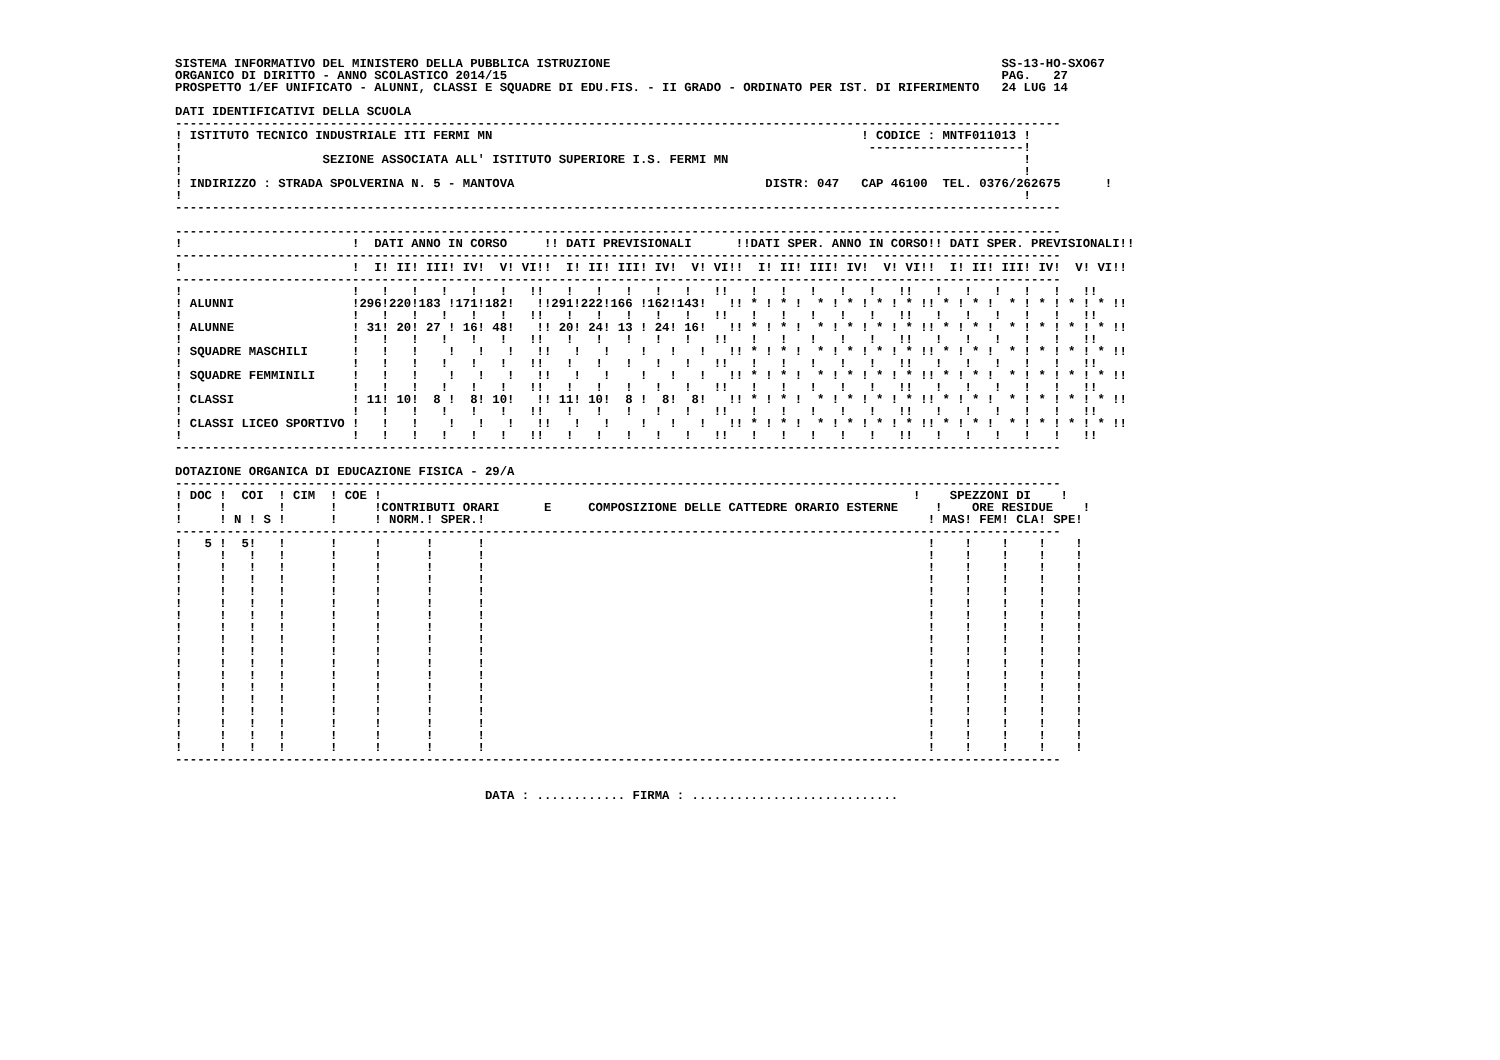SISTEMA INFORMATIVO DEL MINISTERO DELLA PUBBLICA ISTRUZIONE                                                     SS-13-HO-SXO67
ORGANICO DI DIRITTO - ANNO SCOLASTICO 2014/15                                                                   PAG.   27
PROSPETTO 1/EF UNIFICATO - ALUNNI, CLASSI E SQUADRE DI EDU.FIS. - II GRADO - ORDINATO PER IST. DI RIFERIMENTO   24 LUG 14

DATI IDENTIFICATIVI DELLA SCUOLA
------------------------------------------------------------------------------------------------------------------------
! ISTITUTO TECNICO INDUSTRIALE ITI FERMI MN                                                  ! CODICE : MNTF011013 !
!                                                                                             ---------------------!
!                   SEZIONE ASSOCIATA ALL' ISTITUTO SUPERIORE I.S. FERMI MN                                        !
!                                                                                                                  !
! INDIRIZZO : STRADA SPOLVERINA N. 5 - MANTOVA                                  DISTR: 047   CAP 46100  TEL. 0376/262675      !
!                                                                                                                  !
------------------------------------------------------------------------------------------------------------------------

------------------------------------------------------------------------------------------------------------------------
!                       !  DATI ANNO IN CORSO     !! DATI PREVISIONALI      !!DATI SPER. ANNO IN CORSO!! DATI SPER. PREVISIONALI!!
------------------------------------------------------------------------------------------------------------------------
!                       !  I! II! III! IV!  V! VI!!  I! II! III! IV!  V! VI!!  I! II! III! IV!  V! VI!!  I! II! III! IV!  V! VI!!
------------------------------------------------------------------------------------------------------------------------
!                       !   !   !   !   !   !   !!   !   !   !   !   !   !!   !   !   !   !   !   !!   !   !   !   !   !   !!
! ALUNNI                !296!220!183 !171!182!   !!291!222!166 !162!143!   !! * ! * !  * ! * ! * ! * !! * ! * !  * ! * ! * ! * !!
!                       !   !   !   !   !   !   !!   !   !   !   !   !   !!   !   !   !   !   !   !!   !   !   !   !   !   !!
! ALUNNE                ! 31! 20! 27 ! 16! 48!   !! 20! 24! 13 ! 24! 16!   !! * ! * !  * ! * ! * ! * !! * ! * !  * ! * ! * ! * !!
!                       !   !   !   !   !   !   !!   !   !   !   !   !   !!   !   !   !   !   !   !!   !   !   !   !   !   !!
! SQUADRE MASCHILI      !   !   !    !   !   !   !!   !   !    !   !   !   !! * ! * !  * ! * ! * ! * !! * ! * !  * ! * ! * ! * !!
!                       !   !   !   !   !   !   !!   !   !   !   !   !   !!   !   !   !   !   !   !!   !   !   !   !   !   !!
! SQUADRE FEMMINILI     !   !   !    !   !   !   !!   !   !    !   !   !   !! * ! * !  * ! * ! * ! * !! * ! * !  * ! * ! * ! * !!
!                       !   !   !   !   !   !   !!   !   !   !   !   !   !!   !   !   !   !   !   !!   !   !   !   !   !   !!
! CLASSI                ! 11! 10!  8 !  8! 10!   !! 11! 10!  8 !  8!  8!   !! * ! * !  * ! * ! * ! * !! * ! * !  * ! * ! * ! * !!
!                       !   !   !   !   !   !   !!   !   !   !   !   !   !!   !   !   !   !   !   !!   !   !   !   !   !   !!
! CLASSI LICEO SPORTIVO !   !   !    !   !   !   !!   !   !    !   !   !   !! * ! * !  * ! * ! * ! * !! * ! * !  * ! * ! * ! * !!
!                       !   !   !   !   !   !   !!   !   !   !   !   !   !!   !   !   !   !   !   !!   !   !   !   !   !   !!
------------------------------------------------------------------------------------------------------------------------

DOTAZIONE ORGANICA DI EDUCAZIONE FISICA - 29/A
------------------------------------------------------------------------------------------------------------------------
! DOC !  COI  ! CIM  ! COE !                                                                        !    SPEZZONI DI    !
!     !       !      !     !CONTRIBUTI ORARI      E     COMPOSIZIONE DELLE CATTEDRE ORARIO ESTERNE     !    ORE RESIDUE    !
!     ! N ! S !      !     ! NORM.! SPER.!                                                            ! MAS! FEM! CLA! SPE!
------------------------------------------------------------------------------------------------------------------------
!   5 !  5!   !      !     !      !      !                                                            !    !    !    !    !
!     !   !   !      !     !      !      !                                                            !    !    !    !    !
!     !   !   !      !     !      !      !                                                            !    !    !    !    !
!     !   !   !      !     !      !      !                                                            !    !    !    !    !
!     !   !   !      !     !      !      !                                                            !    !    !    !    !
!     !   !   !      !     !      !      !                                                            !    !    !    !    !
!     !   !   !      !     !      !      !                                                            !    !    !    !    !
!     !   !   !      !     !      !      !                                                            !    !    !    !    !
!     !   !   !      !     !      !      !                                                            !    !    !    !    !
!     !   !   !      !     !      !      !                                                            !    !    !    !    !
!     !   !   !      !     !      !      !                                                            !    !    !    !    !
!     !   !   !      !     !      !      !                                                            !    !    !    !    !
!     !   !   !      !     !      !      !                                                            !    !    !    !    !
!     !   !   !      !     !      !      !                                                            !    !    !    !    !
!     !   !   !      !     !      !      !                                                            !    !    !    !    !
!     !   !   !      !     !      !      !                                                            !    !    !    !    !
!     !   !   !      !     !      !      !                                                            !    !    !    !    !
!     !   !   !      !     !      !      !                                                            !    !    !    !    !
------------------------------------------------------------------------------------------------------------------------


                                          DATA : ............ FIRMA : ............................